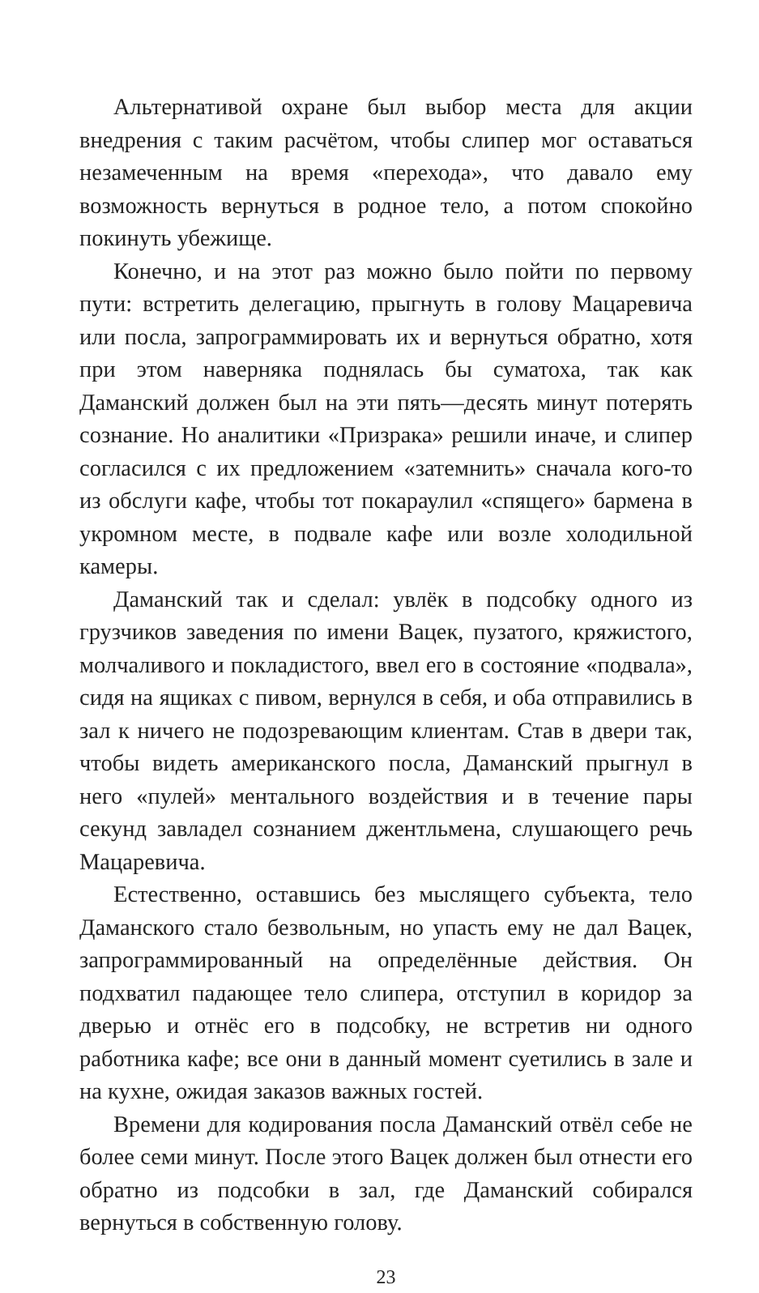Альтернативой охране был выбор места для акции внедрения с таким расчётом, чтобы слипер мог оставаться незамеченным на время «перехода», что давало ему возможность вернуться в родное тело, а потом спокойно покинуть убежище.
Конечно, и на этот раз можно было пойти по первому пути: встретить делегацию, прыгнуть в голову Мацаревича или посла, запрограммировать их и вернуться обратно, хотя при этом наверняка поднялась бы суматоха, так как Даманский должен был на эти пять—десять минут потерять сознание. Но аналитики «Призрака» решили иначе, и слипер согласился с их предложением «затемнить» сначала кого-то из обслуги кафе, чтобы тот покараулил «спящего» бармена в укромном месте, в подвале кафе или возле холодильной камеры.
Даманский так и сделал: увлёк в подсобку одного из грузчиков заведения по имени Вацек, пузатого, кряжистого, молчаливого и покладистого, ввел его в состояние «подвала», сидя на ящиках с пивом, вернулся в себя, и оба отправились в зал к ничего не подозревающим клиентам. Став в двери так, чтобы видеть американского посла, Даманский прыгнул в него «пулей» ментального воздействия и в течение пары секунд завладел сознанием джентльмена, слушающего речь Мацаревича.
Естественно, оставшись без мыслящего субъекта, тело Даманского стало безвольным, но упасть ему не дал Вацек, запрограммированный на определённые действия. Он подхватил падающее тело слипера, отступил в коридор за дверью и отнёс его в подсобку, не встретив ни одного работника кафе; все они в данный момент суетились в зале и на кухне, ожидая заказов важных гостей.
Времени для кодирования посла Даманский отвёл себе не более семи минут. После этого Вацек должен был отнести его обратно из подсобки в зал, где Даманский собирался вернуться в собственную голову.
23